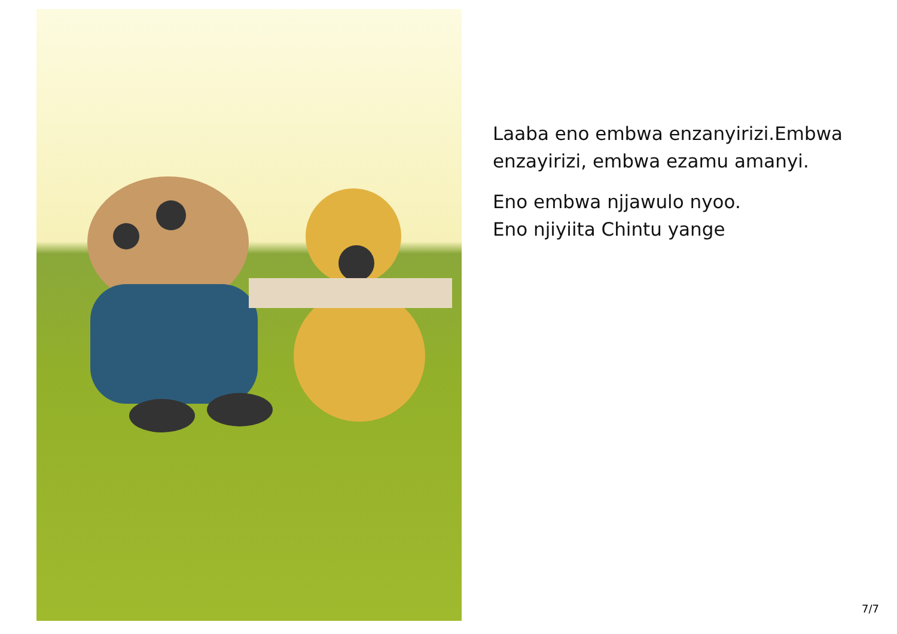Laaba eno embwa enzanyirizi.Embwa enzayirizi, embwa ezamu amanyi.
Eno embwa njjawulo nyoo.
Eno njiyiita Chintu yange
7/7